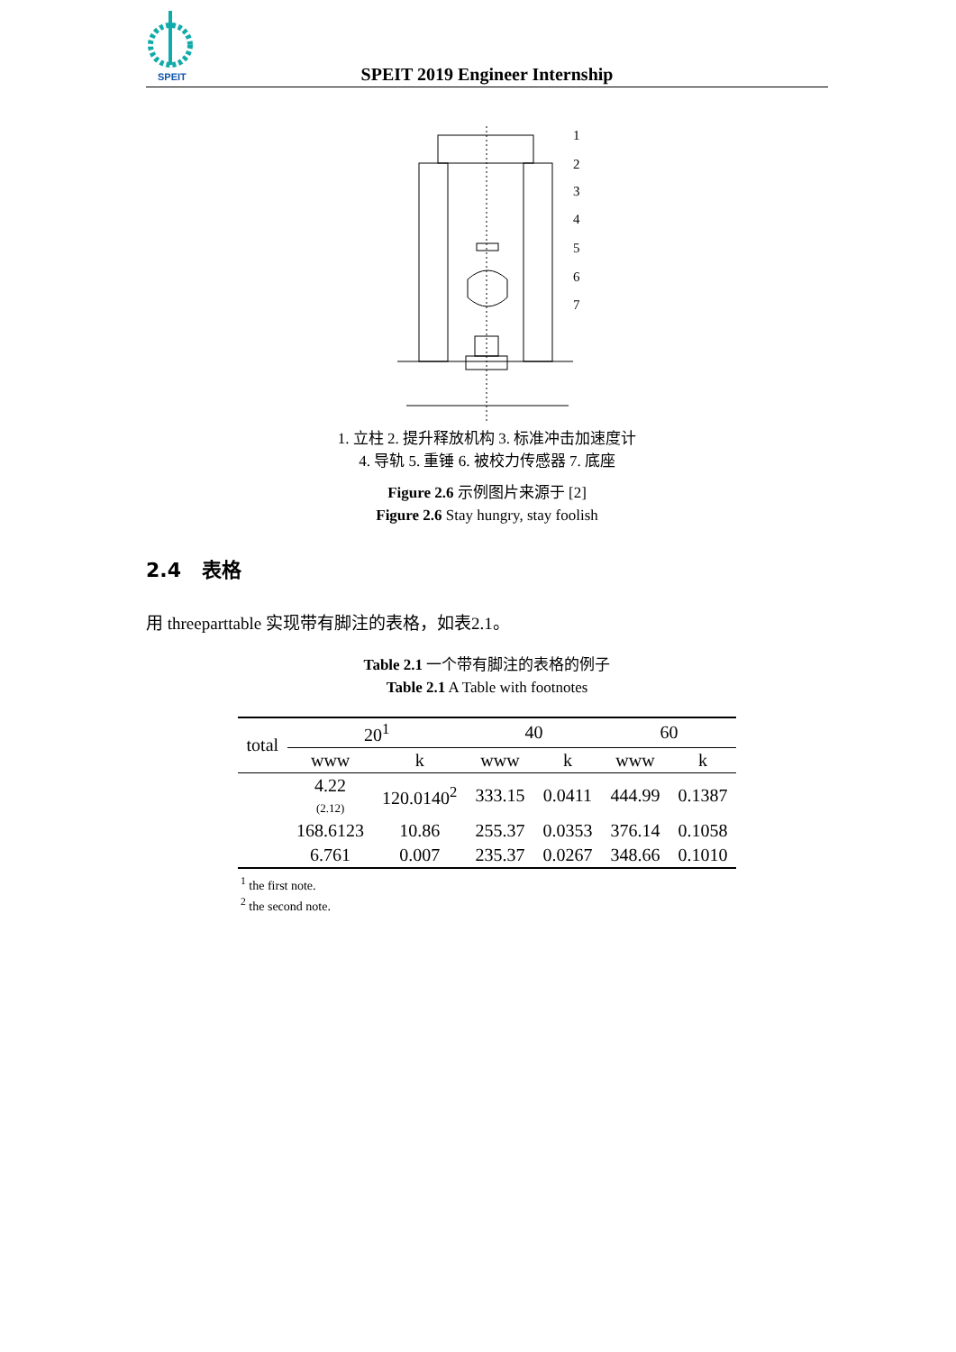SPEIT
SPEIT 2019 Engineer Internship
1
2
3
4
5
6
7
1. 立柱 2. 提升释放机构 3. 标准冲击加速度计
4. 导轨 5. 重锤 6. 被校力传感器 7. 底座
Figure 2.6 示例图片来源于 [2]
Figure 2.6 Stay hungry, stay foolish
2.4 表格
用 threeparttable 实现带有脚注的表格，如表2.1。
Table 2.1 一个带有脚注的表格的例子
Table 2.1 A Table with footnotes
| total | 20<sup>1</sup> | | 40 | | 60 | |
| --- | --- | --- | --- | --- | --- | --- |
| | www | k | www | k | www | k |
| | 4.22 (2.12) | 120.0140<sup>2</sup> | 333.15 | 0.0411 | 444.99 | 0.1387 |
| | 168.6123 | 10.86 | 255.37 | 0.0353 | 376.14 | 0.1058 |
| | 6.761 | 0.007 | 235.37 | 0.0267 | 348.66 | 0.1010 |
<sup>1</sup> the first note.
<sup>2</sup> the second note.